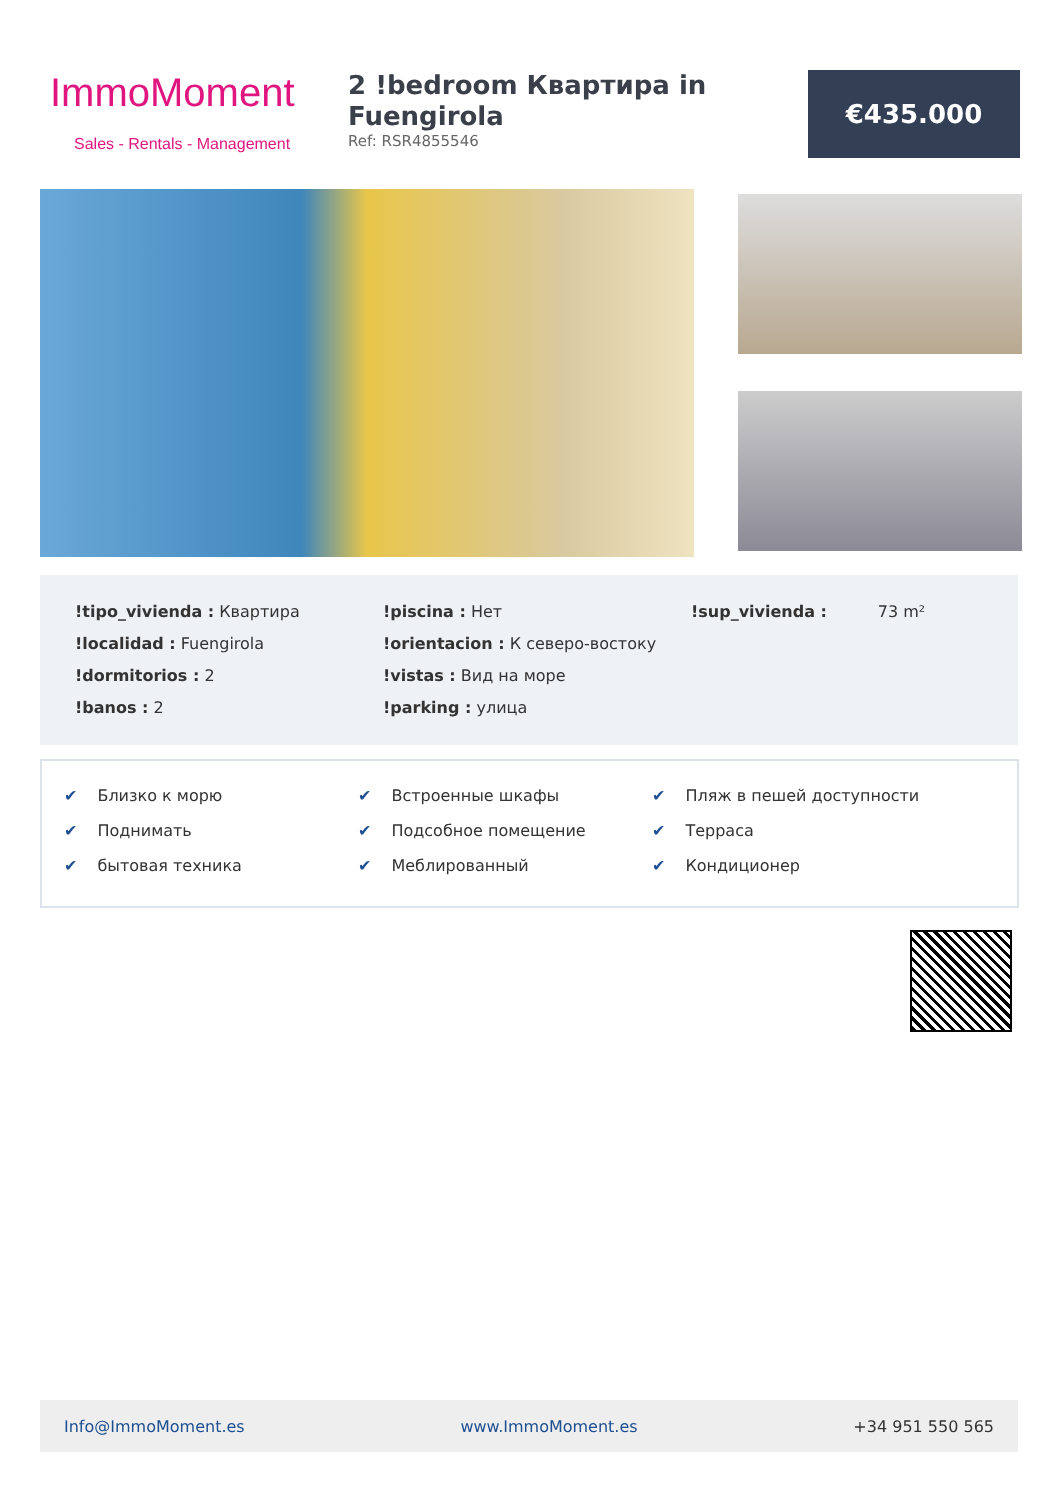ImmoMoment
Sales - Rentals - Management
2 !bedroom Квартира in Fuengirola
Ref: RSR4855546
€435.000
| !tipo_vivienda : Квартира | !piscina : Нет | !sup_vivienda : 73 m² |
| !localidad : Fuengirola | !orientacion : К северо-востоку | |
| !dormitorios : 2 | !vistas : Вид на море | |
| !banos : 2 | !parking : улица | |
| ✔ Близко к морю | ✔ Встроенные шкафы | ✔ Пляж в пешей доступности |
| ✔ Поднимать | ✔ Подсобное помещение | ✔ Терраса |
| ✔ бытовая техника | ✔ Меблированный | ✔ Кондиционер |
Info@ImmoMoment.es www.ImmoMoment.es +34 951 550 565